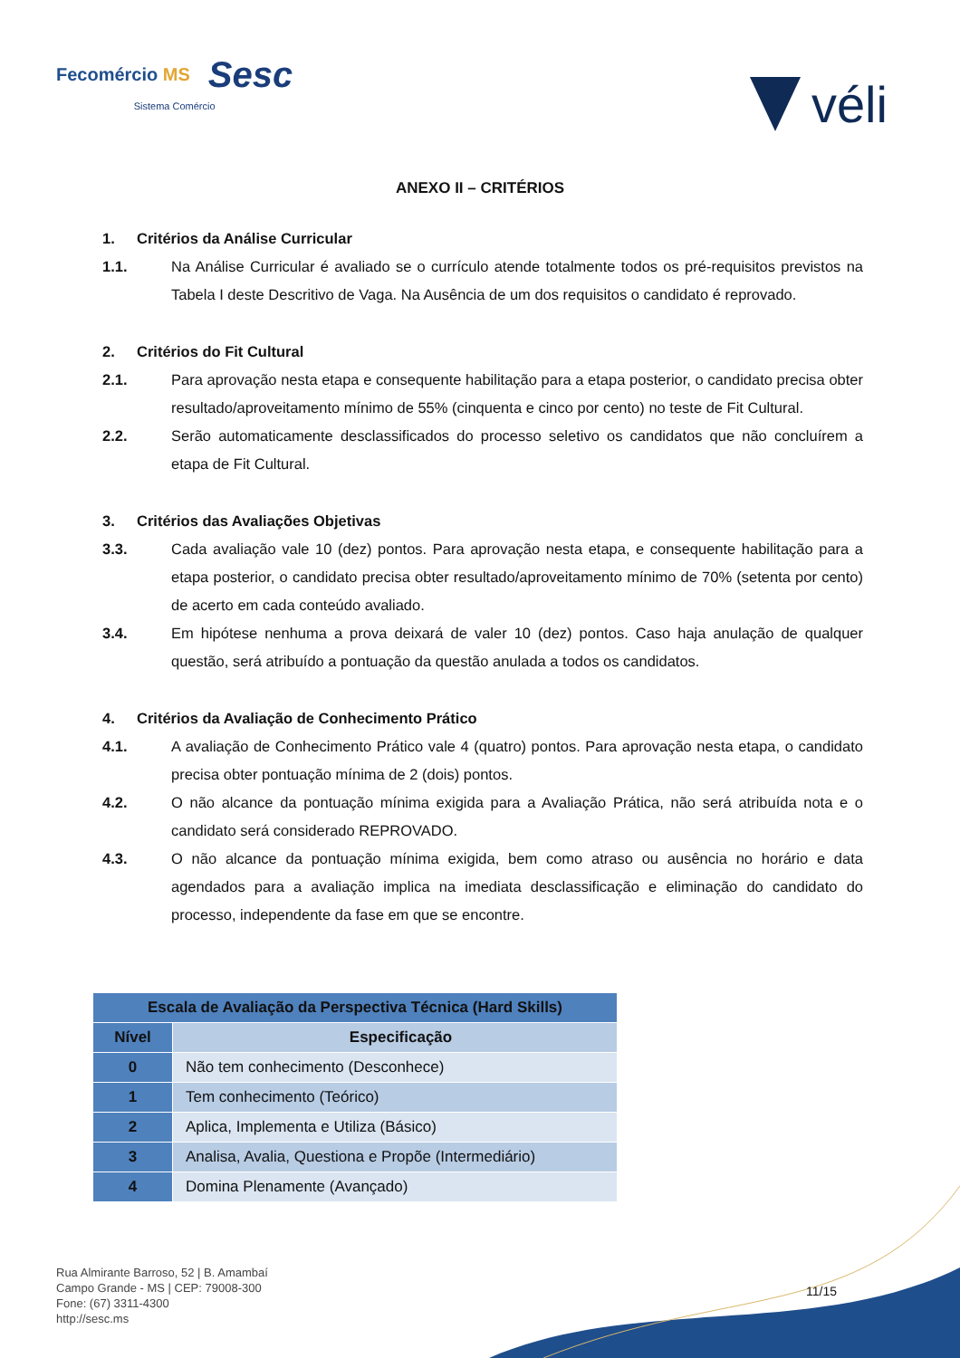Fecomércio MS Sesc
Sistema Comércio
véli
ANEXO II – CRITÉRIOS
1. Critérios da Análise Curricular
1.1. Na Análise Curricular é avaliado se o currículo atende totalmente todos os pré-requisitos previstos na Tabela I deste Descritivo de Vaga. Na Ausência de um dos requisitos o candidato é reprovado.
2. Critérios do Fit Cultural
2.1. Para aprovação nesta etapa e consequente habilitação para a etapa posterior, o candidato precisa obter resultado/aproveitamento mínimo de 55% (cinquenta e cinco por cento) no teste de Fit Cultural.
2.2. Serão automaticamente desclassificados do processo seletivo os candidatos que não concluírem a etapa de Fit Cultural.
3. Critérios das Avaliações Objetivas
3.3. Cada avaliação vale 10 (dez) pontos. Para aprovação nesta etapa, e consequente habilitação para a etapa posterior, o candidato precisa obter resultado/aproveitamento mínimo de 70% (setenta por cento) de acerto em cada conteúdo avaliado.
3.4. Em hipótese nenhuma a prova deixará de valer 10 (dez) pontos. Caso haja anulação de qualquer questão, será atribuído a pontuação da questão anulada a todos os candidatos.
4. Critérios da Avaliação de Conhecimento Prático
4.1. A avaliação de Conhecimento Prático vale 4 (quatro) pontos. Para aprovação nesta etapa, o candidato precisa obter pontuação mínima de 2 (dois) pontos.
4.2. O não alcance da pontuação mínima exigida para a Avaliação Prática, não será atribuída nota e o candidato será considerado REPROVADO.
4.3. O não alcance da pontuação mínima exigida, bem como atraso ou ausência no horário e data agendados para a avaliação implica na imediata desclassificação e eliminação do candidato do processo, independente da fase em que se encontre.
| Escala de Avaliação da Perspectiva Técnica (Hard Skills) | |
| --- | --- |
| Nível | Especificação |
| 0 | Não tem conhecimento (Desconhece) |
| 1 | Tem conhecimento (Teórico) |
| 2 | Aplica, Implementa e Utiliza (Básico) |
| 3 | Analisa, Avalia, Questiona e Propõe (Intermediário) |
| 4 | Domina Plenamente (Avançado) |
Rua Almirante Barroso, 52 | B. Amambaí
Campo Grande - MS | CEP: 79008-300
Fone: (67) 3311-4300
http://sesc.ms
11/15